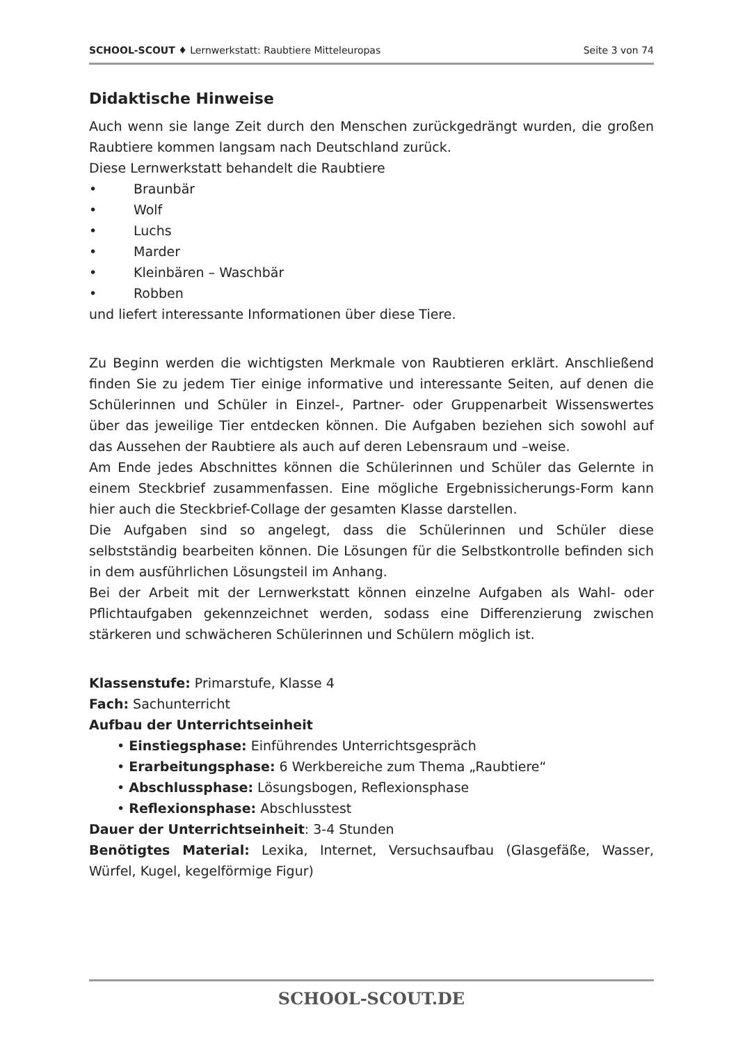SCHOOL-SCOUT ♦ Lernwerkstatt: Raubtiere Mitteleuropas Seite 3 von 74
Didaktische Hinweise
Auch wenn sie lange Zeit durch den Menschen zurückgedrängt wurden, die großen Raubtiere kommen langsam nach Deutschland zurück.
Diese Lernwerkstatt behandelt die Raubtiere
• Braunbär
• Wolf
• Luchs
• Marder
• Kleinbären – Waschbär
• Robben
und liefert interessante Informationen über diese Tiere.
Zu Beginn werden die wichtigsten Merkmale von Raubtieren erklärt. Anschließend finden Sie zu jedem Tier einige informative und interessante Seiten, auf denen die Schülerinnen und Schüler in Einzel-, Partner- oder Gruppenarbeit Wissenswertes über das jeweilige Tier entdecken können. Die Aufgaben beziehen sich sowohl auf das Aussehen der Raubtiere als auch auf deren Lebensraum und –weise.
Am Ende jedes Abschnittes können die Schülerinnen und Schüler das Gelernte in einem Steckbrief zusammenfassen. Eine mögliche Ergebnissicherungs-Form kann hier auch die Steckbrief-Collage der gesamten Klasse darstellen.
Die Aufgaben sind so angelegt, dass die Schülerinnen und Schüler diese selbstständig bearbeiten können. Die Lösungen für die Selbstkontrolle befinden sich in dem ausführlichen Lösungsteil im Anhang.
Bei der Arbeit mit der Lernwerkstatt können einzelne Aufgaben als Wahl- oder Pflichtaufgaben gekennzeichnet werden, sodass eine Differenzierung zwischen stärkeren und schwächeren Schülerinnen und Schülern möglich ist.
Klassenstufe: Primarstufe, Klasse 4
Fach: Sachunterricht
Aufbau der Unterrichtseinheit
• Einstiegsphase: Einführendes Unterrichtsgespräch
• Erarbeitungsphase: 6 Werkbereiche zum Thema „Raubtiere“
• Abschlussphase: Lösungsbogen, Reflexionsphase
• Reflexionsphase: Abschlusstest
Dauer der Unterrichtseinheit: 3-4 Stunden
Benötigtes Material: Lexika, Internet, Versuchsaufbau (Glasgefäße, Wasser, Würfel, Kugel, kegelförmige Figur)
SCHOOL-SCOUT.DE